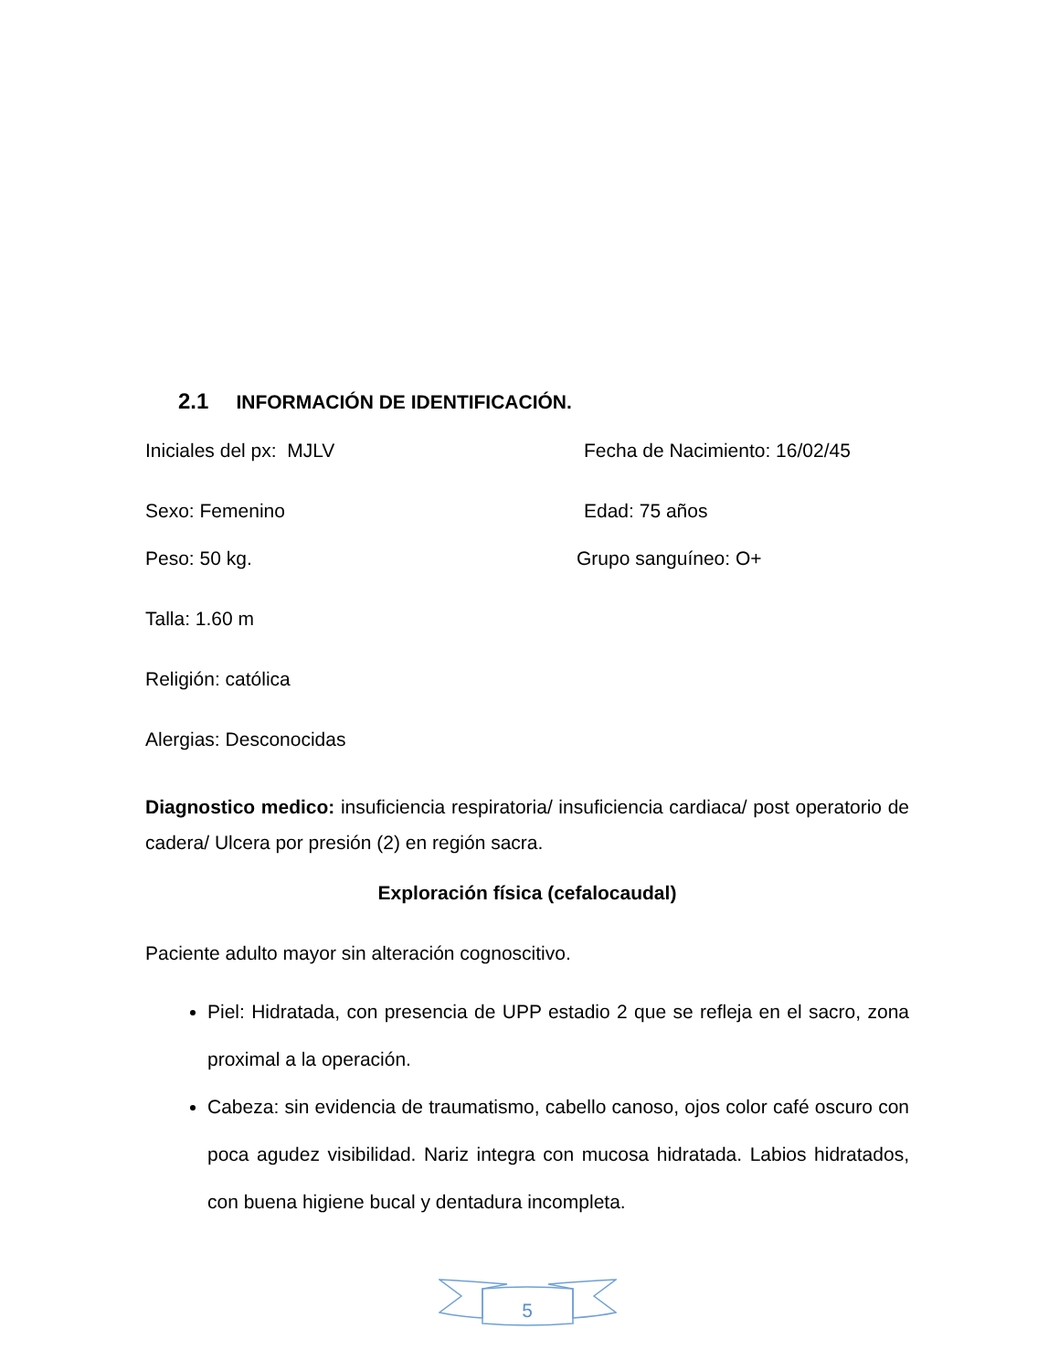2.1 INFORMACIÓN DE IDENTIFICACIÓN.
Iniciales del px: MJLV Fecha de Nacimiento: 16/02/45
Sexo: Femenino Edad: 75 años
Peso: 50 kg. Grupo sanguíneo: O+
Talla: 1.60 m
Religión: católica
Alergias: Desconocidas
Diagnostico medico: insuficiencia respiratoria/ insuficiencia cardiaca/ post operatorio de cadera/ Ulcera por presión (2) en región sacra.
Exploración física (cefalocaudal)
Paciente adulto mayor sin alteración cognoscitivo.
Piel: Hidratada, con presencia de UPP estadio 2 que se refleja en el sacro, zona proximal a la operación.
Cabeza: sin evidencia de traumatismo, cabello canoso, ojos color café oscuro con poca agudez visibilidad. Nariz integra con mucosa hidratada. Labios hidratados, con buena higiene bucal y dentadura incompleta.
5